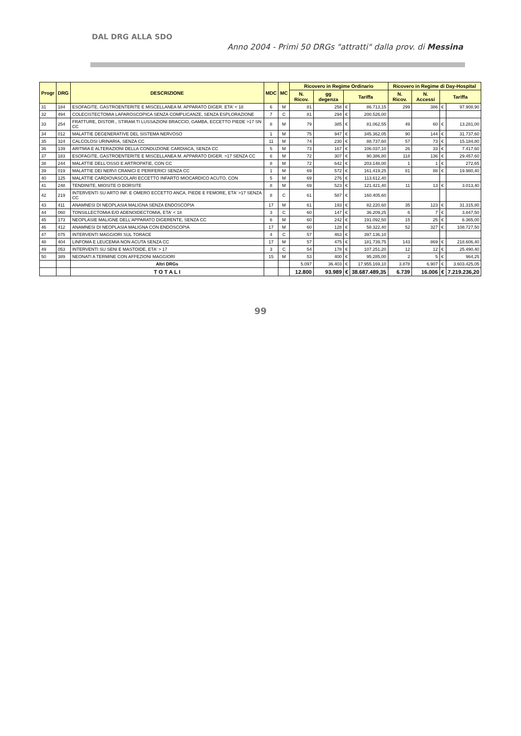DAL DRG ALLA SDO
Anno 2004 - Primi 50 DRGs "attratti" dalla prov. di Messina
| Progr | DRG | DESCRIZIONE | MDC | MC | Ricovero in Regime Ordinario | | | | Ricovero in Regime di Day-Hospital | | | |
| --- | --- | --- | --- | --- | --- | --- | --- | --- | --- | --- | --- | --- |
| | | | | | N. Ricov. | gg degenza | Tariffa | | N. Ricov. | N. Accessi | Tariffa | |
| 31 | 184 | ESOFAGITE, GASTROENTERITE E MISCELLANEA M. APPARATO DIGER. ETA' < 18 | 6 | M | 81 | 258 | € | 86.713,15 | 299 | 386 | € | 97.908,90 |
| 32 | 494 | COLECISTECTOMIA LAPAROSCOPICA SENZA COMPLICANZE, SENZA ESPLORAZIONE | 7 | C | 81 | 294 | € | 200.526,00 | | | | |
| 33 | 254 | FRATTURE, DISTOR., STIRAM.TI LUSSAZIONI BRACCIO, GAMBA, ECCETTO PIEDE >17 SN CC | 8 | M | 79 | 385 | € | 81.062,55 | 49 | 60 | € | 13.281,00 |
| 34 | 012 | MALATTIE DEGENERATIVE DEL SISTEMA NERVOSO | 1 | M | 75 | 947 | € | 345.362,05 | 90 | 144 | € | 31.737,60 |
| 35 | 324 | CALCOLOSI URINARIA, SENZA CC | 11 | M | 74 | 230 | € | 88.737,60 | 57 | 73 | € | 15.184,80 |
| 36 | 139 | ARITMIA E ALTERAZIONI DELLA CONDUZIONE CARDIACA, SENZA CC | 5 | M | 73 | 167 | € | 106.037,10 | 26 | 33 | € | 7.417,60 |
| 37 | 183 | ESOFAGITE, GASTROENTERITE E MISCELLANEA M. APPARATO DIGER. >17 SENZA CC | 6 | M | 72 | 307 | € | 90.386,80 | 118 | 136 | € | 29.457,60 |
| 38 | 244 | MALATTIE DELL'OSSO E ARTROPATIE, CON CC | 8 | M | 72 | 642 | € | 203.148,00 | 1 | 1 | € | 272,65 |
| 39 | 019 | MALATTIE DEI NERVI CRANICI E PERIFERICI SENZA CC | 1 | M | 69 | 572 | € | 161.419,25 | 81 | 88 | € | 19.980,40 |
| 40 | 125 | MALATTIE CARDIOVASCOLARI ECCETTO INFARTO MIOCARDICO ACUTO, CON | 5 | M | 69 | 276 | € | 113.612,40 | | | | |
| 41 | 248 | TENDINITE, MIOSITE O BORSITE | 8 | M | 69 | 523 | € | 121.421,40 | 11 | 13 | € | 3.013,40 |
| 42 | 219 | INTERVENTI SU ARTO INF. E OMERO ECCETTO ANCA, PIEDE E FEMORE, ETA' >17 SENZA CC | 8 | C | 61 | 587 | € | 160.405,60 | | | | |
| 43 | 411 | ANAMNESI DI NEOPLASIA MALIGNA SENZA ENDOSCOPIA | 17 | M | 61 | 193 | € | 82.220,60 | 35 | 123 | € | 31.315,80 |
| 44 | 060 | TONSILLECTOMIA E/O ADENOIDECTOMIA, ETA' < 18 | 3 | C | 60 | 147 | € | 36.209,25 | 6 | 7 | € | 3.847,50 |
| 45 | 173 | NEOPLASIE MALIGNE DELL'APPARATO DIGERENTE, SENZA CC | 6 | M | 60 | 242 | € | 191.092,50 | 15 | 25 | € | 6.365,00 |
| 46 | 412 | ANAMNESI DI NEOPLASIA MALIGNA CON ENDOSCOPIA | 17 | M | 60 | 128 | € | 58.322,40 | 52 | 327 | € | 108.727,50 |
| 47 | 075 | INTERVENTI MAGGIORI SUL TORACE | 4 | C | 57 | 463 | € | 397.136,10 | | | | |
| 48 | 404 | LINFOMA E LEUCEMIA NON ACUTA SENZA CC | 17 | M | 57 | 475 | € | 181.739,75 | 143 | 869 | € | 218.606,40 |
| 49 | 053 | INTERVENTI SU SENI E MASTOIDE, ETA' > 17 | 3 | C | 54 | 178 | € | 107.251,20 | 12 | 12 | € | 25.490,40 |
| 50 | 389 | NEONATI A TERMINE CON AFFEZIONI MAGGIORI | 15 | M | 53 | 400 | € | 95.285,00 | 2 | 5 | € | 964,25 |
| | | Altri DRGs | | | 5.097 | 36.403 | € | 17.955.169,10 | 3.878 | 6.907 | € | 3.603.425,05 |
| | | T O T A L I | | | 12.800 | 93.989 | € | 38.687.489,35 | 6.739 | 16.006 | € | 7.219.236,20 |
99